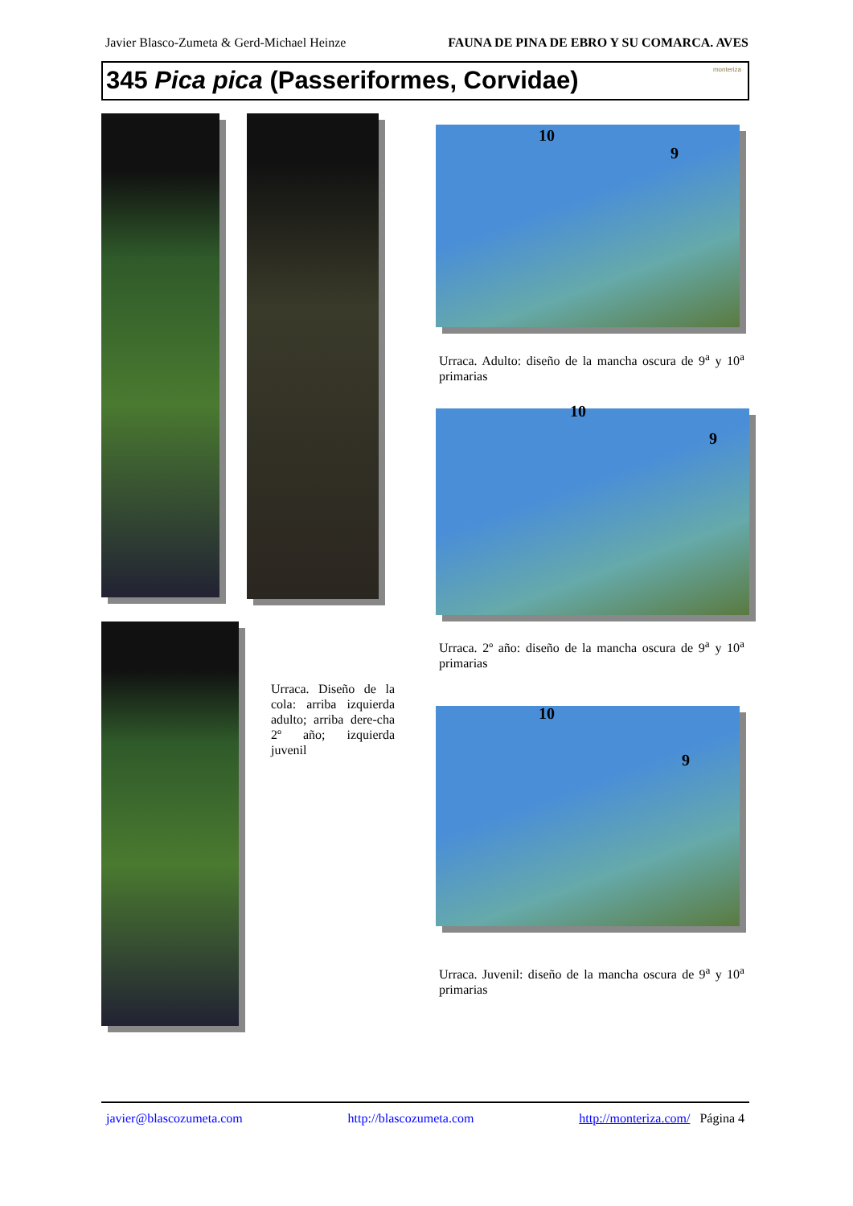Javier Blasco-Zumeta & Gerd-Michael Heinze FAUNA DE PINA DE EBRO Y SU COMARCA. AVES
345 Pica pica (Passeriformes, Corvidae) monteriza
10
9
Urraca. Adulto: diseño de la mancha oscura de 9<sup>a</sup> y 10<sup>a</sup> primarias
10
9
Urraca. 2º año: diseño de la mancha oscura de 9<sup>a</sup> y 10<sup>a</sup> primarias
Urraca. Diseño de la cola: arriba izquierda adulto; arriba dere-cha 2º año; izquierda juvenil
10
9
Urraca. Juvenil: diseño de la mancha oscura de 9<sup>a</sup> y 10<sup>a</sup> primarias
javier@blascozumeta.com http://blascozumeta.com http://monteriza.com/ Página 4